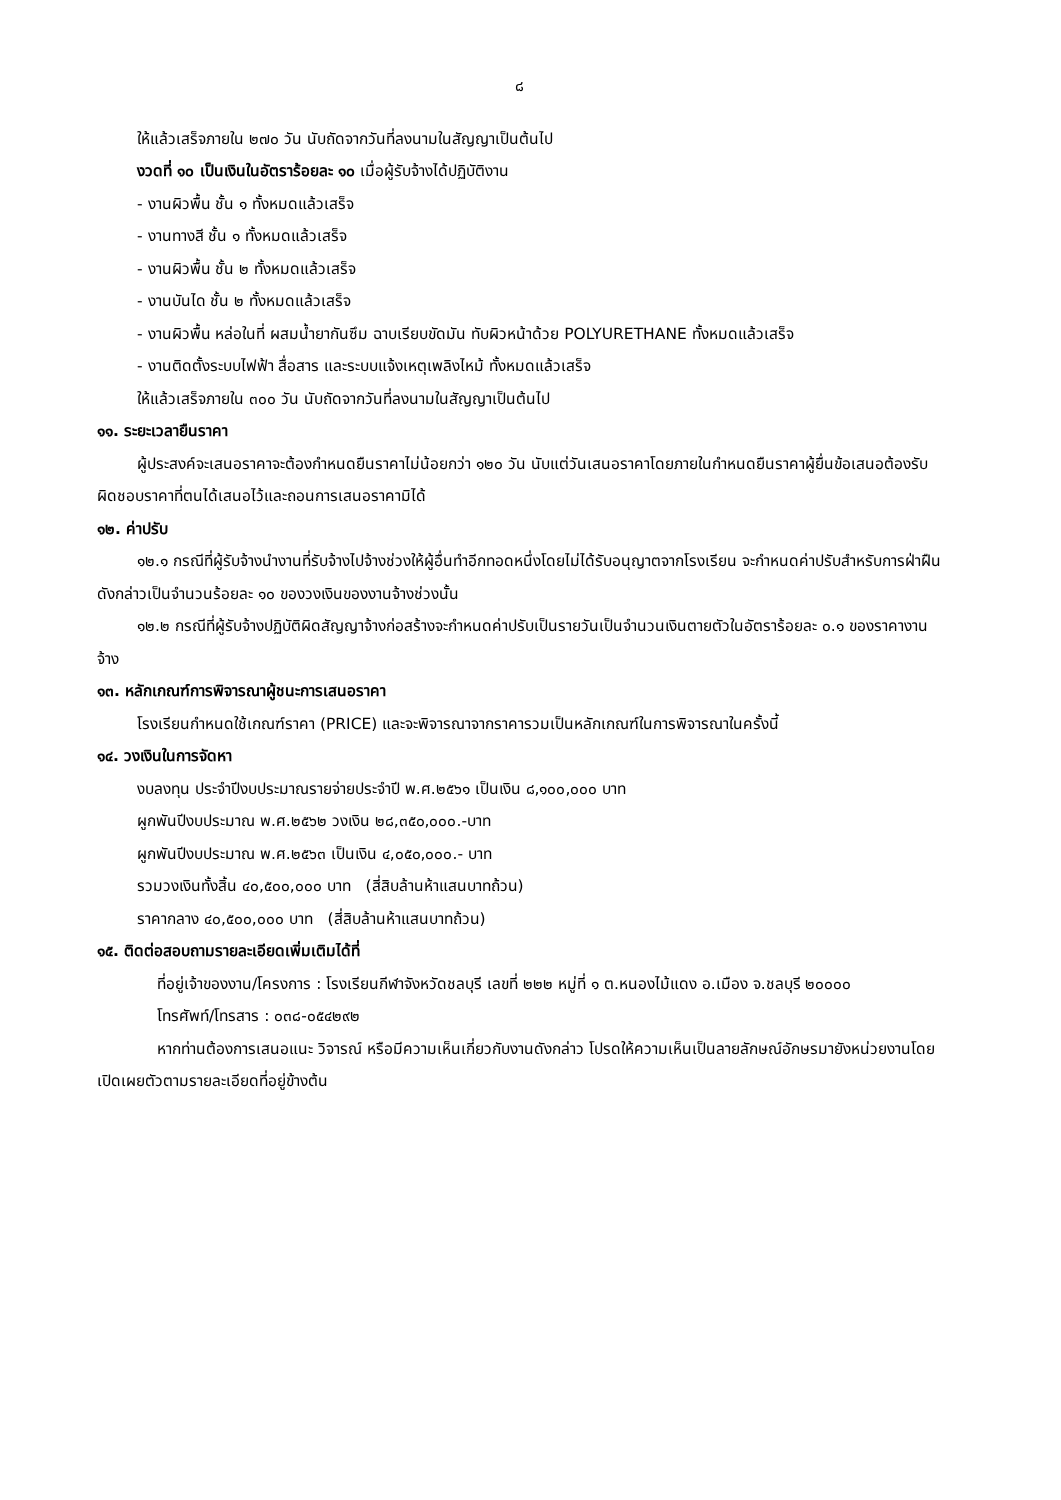๘
ให้แล้วเสร็จภายใน ๒๗๐ วัน นับถัดจากวันที่ลงนามในสัญญาเป็นต้นไป
งวดที่ ๑๐ เป็นเงินในอัตราร้อยละ ๑๐ เมื่อผู้รับจ้างได้ปฏิบัติงาน
- งานผิวพื้น ชั้น ๑ ทั้งหมดแล้วเสร็จ
- งานทางสี ชั้น ๑ ทั้งหมดแล้วเสร็จ
- งานผิวพื้น ชั้น ๒ ทั้งหมดแล้วเสร็จ
- งานบันได ชั้น ๒ ทั้งหมดแล้วเสร็จ
- งานผิวพื้น หล่อในที่ ผสมน้ำยากันซึม ฉาบเรียบขัดมัน ทับผิวหน้าด้วย POLYURETHANE ทั้งหมดแล้วเสร็จ
- งานติดตั้งระบบไฟฟ้า สื่อสาร และระบบแจ้งเหตุเพลิงไหม้ ทั้งหมดแล้วเสร็จ
ให้แล้วเสร็จภายใน ๓๐๐ วัน นับถัดจากวันที่ลงนามในสัญญาเป็นต้นไป
๑๑. ระยะเวลายืนราคา
ผู้ประสงค์จะเสนอราคาจะต้องกำหนดยืนราคาไม่น้อยกว่า ๑๒๐ วัน นับแต่วันเสนอราคาโดยภายในกำหนดยืนราคาผู้ยื่นข้อเสนอต้องรับผิดชอบราคาที่ตนได้เสนอไว้และถอนการเสนอราคามิได้
๑๒. ค่าปรับ
๑๒.๑ กรณีที่ผู้รับจ้างนำงานที่รับจ้างไปจ้างช่วงให้ผู้อื่นทำอีกทอดหนึ่งโดยไม่ได้รับอนุญาตจากโรงเรียน จะกำหนดค่าปรับสำหรับการฝ่าฝืนดังกล่าวเป็นจำนวนร้อยละ ๑๐ ของวงเงินของงานจ้างช่วงนั้น
๑๒.๒ กรณีที่ผู้รับจ้างปฏิบัติผิดสัญญาจ้างก่อสร้างจะกำหนดค่าปรับเป็นรายวันเป็นจำนวนเงินตายตัวในอัตราร้อยละ ๐.๑ ของราคางานจ้าง
๑๓. หลักเกณฑ์การพิจารณาผู้ชนะการเสนอราคา
โรงเรียนกำหนดใช้เกณฑ์ราคา (PRICE) และจะพิจารณาจากราคารวมเป็นหลักเกณฑ์ในการพิจารณาในครั้งนี้
๑๔. วงเงินในการจัดหา
งบลงทุน ประจำปีงบประมาณรายจ่ายประจำปี พ.ศ.๒๕๖๑ เป็นเงิน ๘,๑๐๐,๐๐๐ บาท
ผูกพันปีงบประมาณ พ.ศ.๒๕๖๒ วงเงิน ๒๘,๓๕๐,๐๐๐.-บาท
ผูกพันปีงบประมาณ พ.ศ.๒๕๖๓ เป็นเงิน ๔,๐๕๐,๐๐๐.- บาท
รวมวงเงินทั้งสิ้น ๔๐,๕๐๐,๐๐๐ บาท (สี่สิบล้านห้าแสนบาทถ้วน)
ราคากลาง ๔๐,๕๐๐,๐๐๐ บาท (สี่สิบล้านห้าแสนบาทถ้วน)
๑๕. ติดต่อสอบถามรายละเอียดเพิ่มเติมได้ที่
ที่อยู่เจ้าของงาน/โครงการ : โรงเรียนกีฬาจังหวัดชลบุรี เลขที่ ๒๒๒ หมู่ที่ ๑ ต.หนองไม้แดง อ.เมือง จ.ชลบุรี ๒๐๐๐๐
โทรศัพท์/โทรสาร : ๐๓๘-๐๕๔๒๙๒
หากท่านต้องการเสนอแนะ วิจารณ์ หรือมีความเห็นเกี่ยวกับงานดังกล่าว โปรดให้ความเห็นเป็นลายลักษณ์อักษรมายังหน่วยงานโดยเปิดเผยตัวตามรายละเอียดที่อยู่ข้างต้น